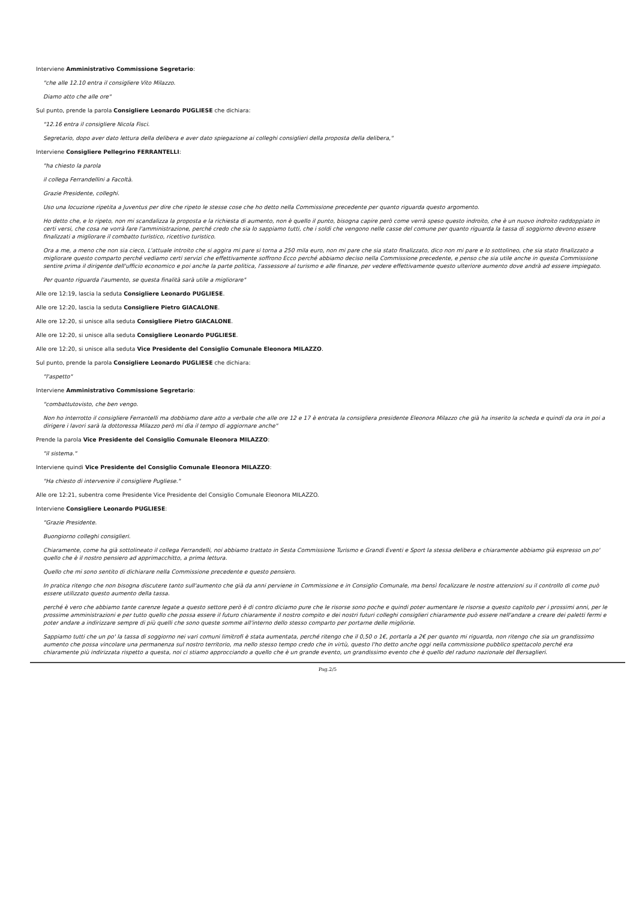Interviene Amministrativo Commissione Segretario:
"che alle 12.10 entra il consigliere Vito Milazzo.
Diamo atto che alle ore"
Sul punto, prende la parola Consigliere Leonardo PUGLIESE che dichiara:
"12.16 entra il consigliere Nicola Fisci.
Segretario, dopo aver dato lettura della delibera e aver dato spiegazione ai colleghi consiglieri della proposta della delibera,"
Interviene Consigliere Pellegrino FERRANTELLI:
"ha chiesto la parola
il collega Ferrandellini a Facoltà.
Grazie Presidente, colleghi.
Uso una locuzione ripetita a Juventus per dire che ripeto le stesse cose che ho detto nella Commissione precedente per quanto riguarda questo argomento.
Ho detto che, e lo ripeto, non mi scandalizza la proposta e la richiesta di aumento, non è quello il punto, bisogna capire però come verrà speso questo indroito, che è un nuovo indroito raddoppiato in certi versi, che cosa ne vorrà fare l'amministrazione, perché credo che sia lo sappiamo tutti, che i soldi che vengono nelle casse del comune per quanto riguarda la tassa di soggiorno devono essere finalizzati a migliorare il combatto turistico, ricettivo turistico.
Ora a me, a meno che non sia cieco, L'attuale introito che si aggira mi pare si torna a 250 mila euro, non mi pare che sia stato finalizzato, dico non mi pare e lo sottolineo, che sia stato finalizzato a migliorare questo comparto perché vediamo certi servizi che effettivamente soffrono Ecco perché abbiamo deciso nella Commissione precedente, e penso che sia utile anche in questa Commissione sentire prima il dirigente dell'ufficio economico e poi anche la parte politica, l'assessore al turismo e alle finanze, per vedere effettivamente questo ulteriore aumento dove andrà ad essere impiegato.
Per quanto riguarda l'aumento, se questa finalità sarà utile a migliorare"
Alle ore 12:19, lascia la seduta Consigliere Leonardo PUGLIESE.
Alle ore 12:20, lascia la seduta Consigliere Pietro GIACALONE.
Alle ore 12:20, si unisce alla seduta Consigliere Pietro GIACALONE.
Alle ore 12:20, si unisce alla seduta Consigliere Leonardo PUGLIESE.
Alle ore 12:20, si unisce alla seduta Vice Presidente del Consiglio Comunale Eleonora MILAZZO.
Sul punto, prende la parola Consigliere Leonardo PUGLIESE che dichiara:
"l'aspetto"
Interviene Amministrativo Commissione Segretario:
"combattutovisto, che ben vengo.
Non ho interrotto il consigliere Ferrantelli ma dobbiamo dare atto a verbale che alle ore 12 e 17 è entrata la consigliera presidente Eleonora Milazzo che già ha inserito la scheda e quindi da ora in poi a dirigere i lavori sarà la dottoressa Milazzo però mi dia il tempo di aggiornare anche"
Prende la parola Vice Presidente del Consiglio Comunale Eleonora MILAZZO:
"il sistema."
Interviene quindi Vice Presidente del Consiglio Comunale Eleonora MILAZZO:
"Ha chiesto di intervenire il consigliere Pugliese."
Alle ore 12:21, subentra come Presidente Vice Presidente del Consiglio Comunale Eleonora MILAZZO.
Interviene Consigliere Leonardo PUGLIESE:
"Grazie Presidente.
Buongiorno colleghi consiglieri.
Chiaramente, come ha già sottolineato il collega Ferrandelli, noi abbiamo trattato in Sesta Commissione Turismo e Grandi Eventi e Sport la stessa delibera e chiaramente abbiamo già espresso un po' quello che è il nostro pensiero ad apprimacchitto, a prima lettura.
Quello che mi sono sentito di dichiarare nella Commissione precedente e questo pensiero.
In pratica ritengo che non bisogna discutere tanto sull'aumento che già da anni perviene in Commissione e in Consiglio Comunale, ma bensì focalizzare le nostre attenzioni su il controllo di come può essere utilizzato questo aumento della tassa.
perché è vero che abbiamo tante carenze legate a questo settore però è di contro diciamo pure che le risorse sono poche e quindi poter aumentare le risorse a questo capitolo per i prossimi anni, per le prossime amministrazioni e per tutto quello che possa essere il futuro chiaramente il nostro compito e dei nostri futuri colleghi consiglieri chiaramente può essere nell'andare a creare dei paletti fermi e poter andare a indirizzare sempre di più quelli che sono queste somme all'interno dello stesso comparto per portarne delle migliorie.
Sappiamo tutti che un po' la tassa di soggiorno nei vari comuni limitrofi è stata aumentata, perché ritengo che il 0,50 o 1€, portarla a 2€ per quanto mi riguarda, non ritengo che sia un grandissimo aumento che possa vincolare una permanenza sul nostro territorio, ma nello stesso tempo credo che in virtù, questo l'ho detto anche oggi nella commissione pubblico spettacolo perché era chiaramente più indirizzata rispetto a questa, noi ci stiamo approcciando a quello che è un grande evento, un grandissimo evento che è quello del raduno nazionale del Bersaglieri.
Pag.2/5